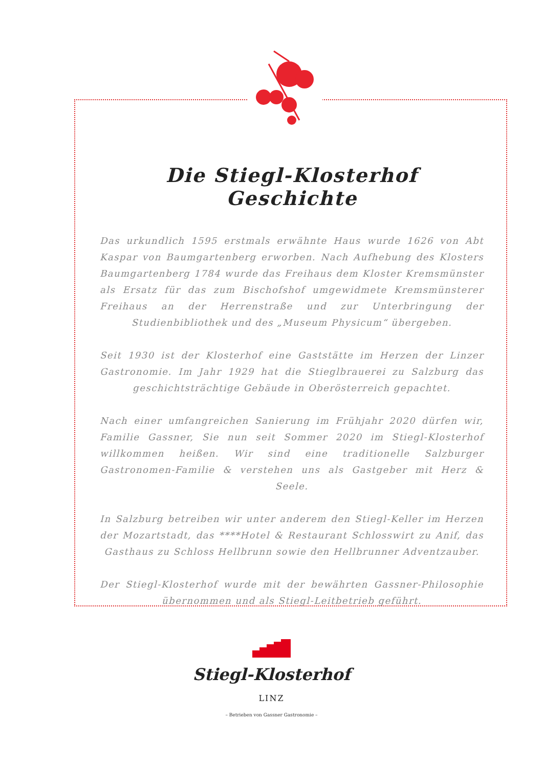Die Stiegl-Klosterhof Geschichte
Das urkundlich 1595 erstmals erwähnte Haus wurde 1626 von Abt Kaspar von Baumgartenberg erworben. Nach Aufhebung des Klosters Baumgartenberg 1784 wurde das Freihaus dem Kloster Kremsmünster als Ersatz für das zum Bischofshof umgewidmete Kremsmünsterer Freihaus an der Herrenstraße und zur Unterbringung der Studienbibliothek und des „Museum Physicum“ übergeben.
Seit 1930 ist der Klosterhof eine Gaststätte im Herzen der Linzer Gastronomie. Im Jahr 1929 hat die Stieglbrauerei zu Salzburg das geschichtsträchtige Gebäude in Oberösterreich gepachtet.
Nach einer umfangreichen Sanierung im Frühjahr 2020 dürfen wir, Familie Gassner, Sie nun seit Sommer 2020 im Stiegl-Klosterhof willkommen heißen. Wir sind eine traditionelle Salzburger Gastronomen-Familie & verstehen uns als Gastgeber mit Herz & Seele.
In Salzburg betreiben wir unter anderem den Stiegl-Keller im Herzen der Mozartstadt, das ****Hotel & Restaurant Schlosswirt zu Anif, das Gasthaus zu Schloss Hellbrunn sowie den Hellbrunner Adventzauber.
Der Stiegl-Klosterhof wurde mit der bewährten Gassner-Philosophie übernommen und als Stiegl-Leitbetrieb geführt.
Stiegl-Klosterhof
LINZ
– Betrieben von Gassner Gastronomie –